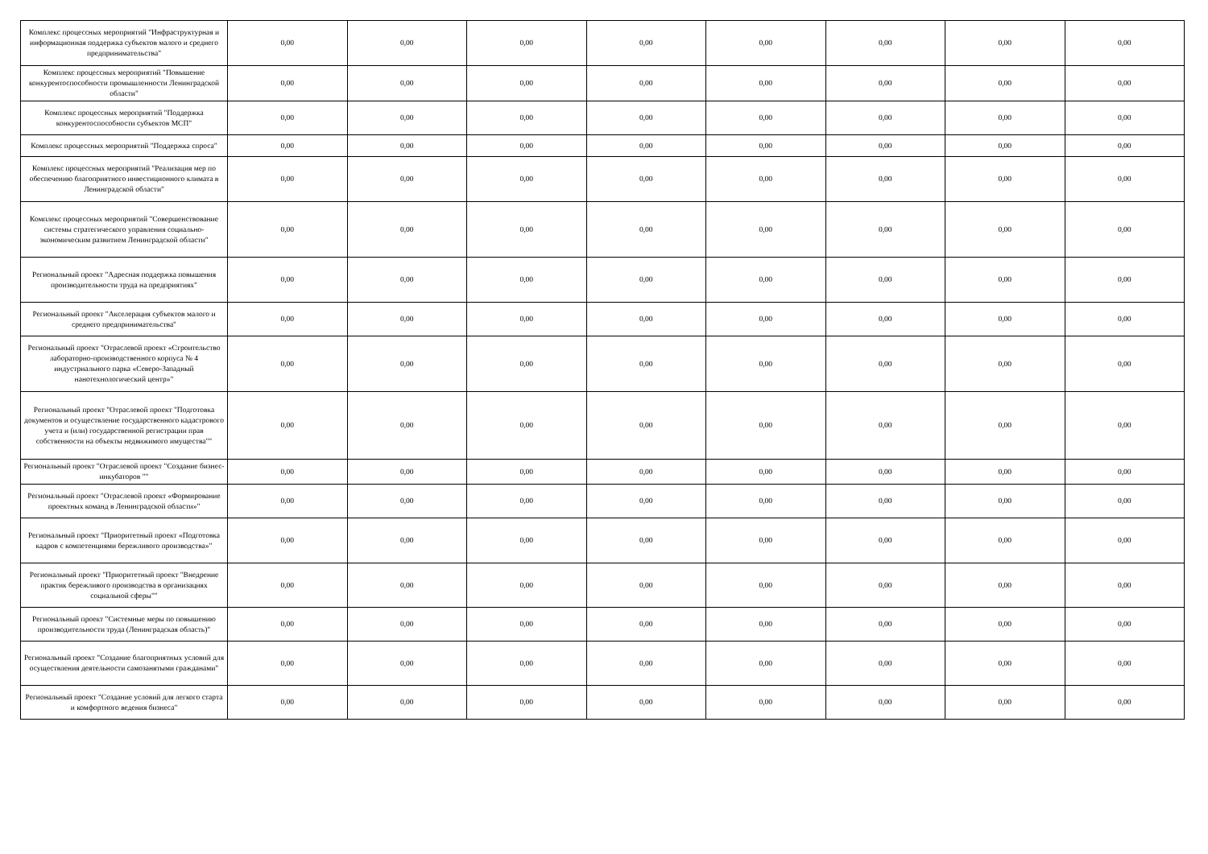| Комплекс процессных мероприятий "Инфраструктурная и информационная поддержка субъектов малого и среднего предпринимательства" | 0,00 | 0,00 | 0,00 | 0,00 | 0,00 | 0,00 | 0,00 | 0,00 |
| Комплекс процессных мероприятий "Повышение конкурентоспособности промышленности Ленинградской области" | 0,00 | 0,00 | 0,00 | 0,00 | 0,00 | 0,00 | 0,00 | 0,00 |
| Комплекс процессных мероприятий "Поддержка конкурентоспособности субъектов МСП" | 0,00 | 0,00 | 0,00 | 0,00 | 0,00 | 0,00 | 0,00 | 0,00 |
| Комплекс процессных мероприятий "Поддержка спроса" | 0,00 | 0,00 | 0,00 | 0,00 | 0,00 | 0,00 | 0,00 | 0,00 |
| Комплекс процессных мероприятий "Реализация мер по обеспечению благоприятного инвестиционного климата в Ленинградской области" | 0,00 | 0,00 | 0,00 | 0,00 | 0,00 | 0,00 | 0,00 | 0,00 |
| Комплекс процессных мероприятий "Совершенствование системы стратегического управления социально-экономическим развитием Ленинградской области" | 0,00 | 0,00 | 0,00 | 0,00 | 0,00 | 0,00 | 0,00 | 0,00 |
| Региональный проект "Адресная поддержка повышения производительности труда на предприятиях" | 0,00 | 0,00 | 0,00 | 0,00 | 0,00 | 0,00 | 0,00 | 0,00 |
| Региональный проект "Акселерация субъектов малого и среднего предпринимательства" | 0,00 | 0,00 | 0,00 | 0,00 | 0,00 | 0,00 | 0,00 | 0,00 |
| Региональный проект "Отраслевой проект «Строительство лабораторно-производственного корпуса № 4 индустриального парка «Северо-Западный нанотехнологический центр»" | 0,00 | 0,00 | 0,00 | 0,00 | 0,00 | 0,00 | 0,00 | 0,00 |
| Региональный проект "Отраслевой проект "Подготовка документов и осуществление государственного кадастрового учета и (или) государственной регистрации прав собственности на объекты недвижимого имущества"" | 0,00 | 0,00 | 0,00 | 0,00 | 0,00 | 0,00 | 0,00 | 0,00 |
| Региональный проект "Отраслевой проект "Создание бизнес-инкубаторов "" | 0,00 | 0,00 | 0,00 | 0,00 | 0,00 | 0,00 | 0,00 | 0,00 |
| Региональный проект "Отраслевой проект «Формирование проектных команд в Ленинградской области»" | 0,00 | 0,00 | 0,00 | 0,00 | 0,00 | 0,00 | 0,00 | 0,00 |
| Региональный проект "Приоритетный проект «Подготовка кадров с компетенциями бережливого производства»" | 0,00 | 0,00 | 0,00 | 0,00 | 0,00 | 0,00 | 0,00 | 0,00 |
| Региональный проект "Приоритетный проект "Внедрение практик бережливого производства в организациях социальной сферы"" | 0,00 | 0,00 | 0,00 | 0,00 | 0,00 | 0,00 | 0,00 | 0,00 |
| Региональный проект "Системные меры по повышению производительности труда (Ленинградская область)" | 0,00 | 0,00 | 0,00 | 0,00 | 0,00 | 0,00 | 0,00 | 0,00 |
| Региональный проект "Создание благоприятных условий для осуществления деятельности самозанятыми гражданами" | 0,00 | 0,00 | 0,00 | 0,00 | 0,00 | 0,00 | 0,00 | 0,00 |
| Региональный проект "Создание условий для легкого старта и комфортного ведения бизнеса" | 0,00 | 0,00 | 0,00 | 0,00 | 0,00 | 0,00 | 0,00 | 0,00 |